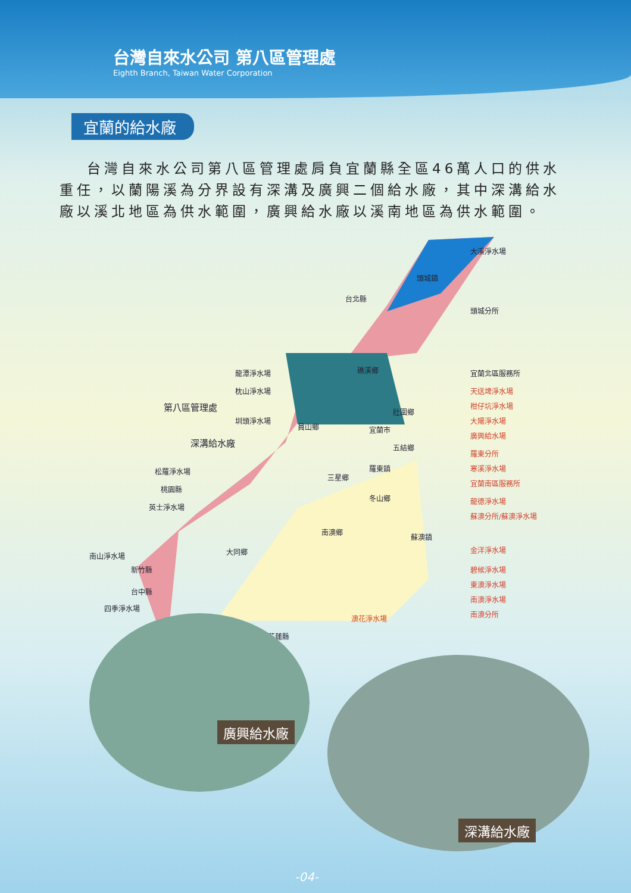台灣自來水公司 第八區管理處
Eighth Branch, Taiwan Water Corporation
宜蘭的給水廠
台灣自來水公司第八區管理處肩負宜蘭縣全區46萬人口的供水重任，以蘭陽溪為分界設有深溝及廣興二個給水廠，其中深溝給水廠以溪北地區為供水範圍，廣興給水廠以溪南地區為供水範圍。
大溪淨水場
頭城鎮
台北縣
頭城分所
礁溪鄉 宜蘭北區服務所
龍潭淨水場
天送埤淨水場
枕山淨水場
第八區管理處 柑仔坑淨水場
壯圍鄉
圳頭淨水場 大陽淨水場
員山鄉 宜蘭市
深溝給水廠
廣興給水場
五結鄉
羅東分所
松羅淨水場 寒溪淨水場
三星鄉
羅東鎮
桃園縣
宜蘭南區服務所
冬山鄉
英士淨水場
龍德淨水場
蘇澳分所/蘇澳淨水場
蘇澳鎮
大同鄉
新竹縣 碧候淨水場
東澳淨水場
南澳淨水場
四季淨水場
南澳分所
南澳鄉
南山淨水場
金洋淨水場
台中縣
澳花淨水場
花蓮縣
廣興給水廠
深溝給水廠
-04-